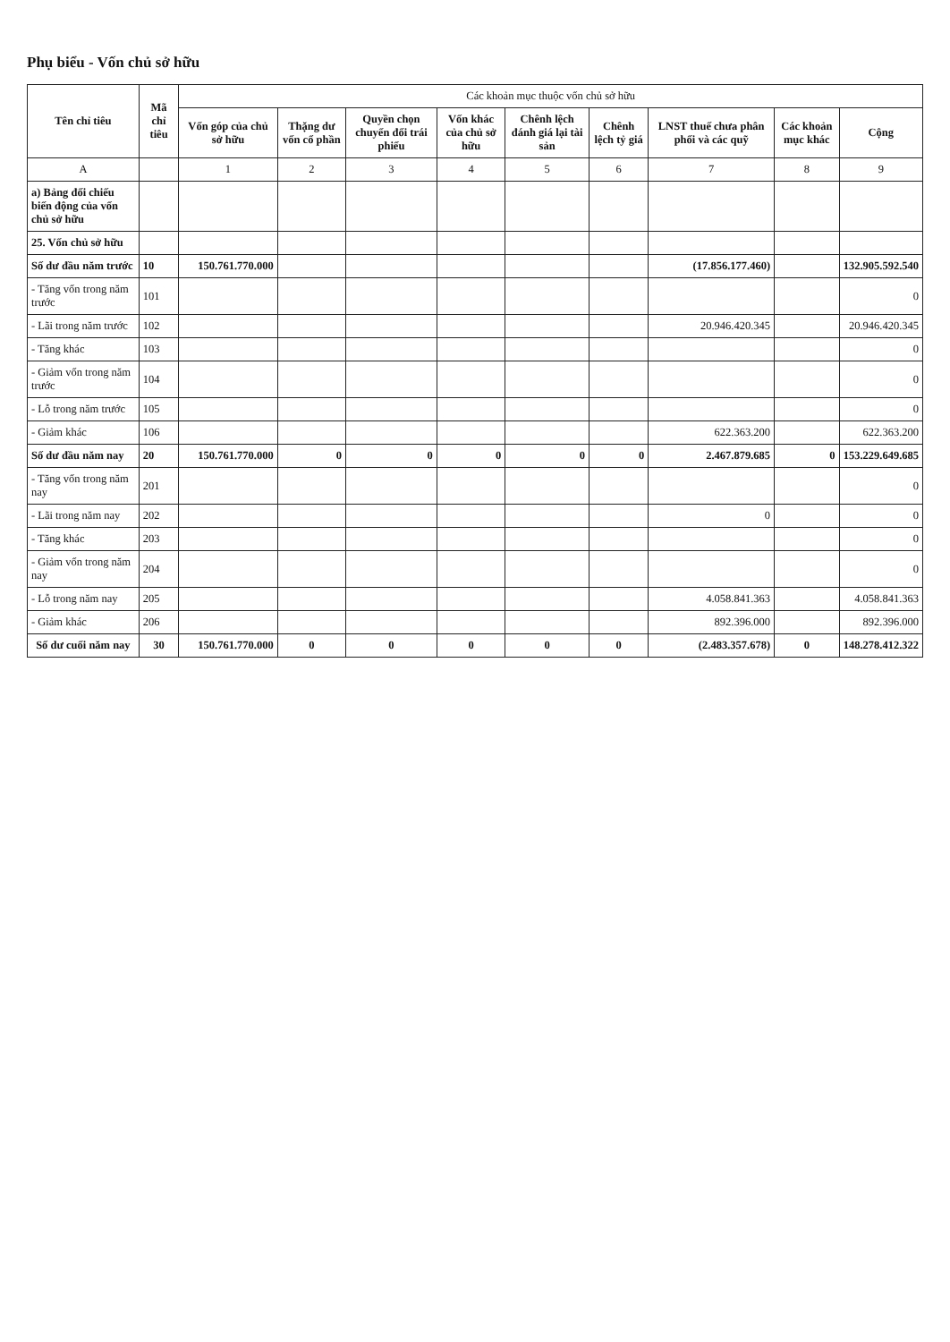Phụ biểu - Vốn chủ sở hữu
| Tên chỉ tiêu | Mã chỉ tiêu | Các khoản mục thuộc vốn chủ sở hữu | | | | | | | | |
| --- | --- | --- | --- | --- | --- | --- | --- | --- | --- | --- |
| | | Vốn góp của chủ sở hữu | Thặng dư vốn cổ phần | Quyền chọn chuyển đổi trái phiếu | Vốn khác của chủ sở hữu | Chênh lệch đánh giá lại tài sản | Chênh lệch tỷ giá | LNST thuế chưa phân phối và các quỹ | Các khoản mục khác | Cộng |
| A | | 1 | 2 | 3 | 4 | 5 | 6 | 7 | 8 | 9 |
| a) Bảng đối chiếu biến động của vốn chủ sở hữu | | | | | | | | | | |
| 25. Vốn chủ sở hữu | | | | | | | | | | |
| Số dư đầu năm trước | 10 | 150.761.770.000 | | | | | | (17.856.177.460) | | 132.905.592.540 |
| - Tăng vốn trong năm trước | 101 | | | | | | | | | 0 |
| - Lãi trong năm trước | 102 | | | | | | | 20.946.420.345 | | 20.946.420.345 |
| - Tăng khác | 103 | | | | | | | | | 0 |
| - Giảm vốn trong năm trước | 104 | | | | | | | | | 0 |
| - Lỗ trong năm trước | 105 | | | | | | | | | 0 |
| - Giảm khác | 106 | | | | | | | 622.363.200 | | 622.363.200 |
| Số dư đầu năm nay | 20 | 150.761.770.000 | 0 | 0 | 0 | 0 | 0 | 2.467.879.685 | 0 | 153.229.649.685 |
| - Tăng vốn trong năm nay | 201 | | | | | | | | | 0 |
| - Lãi trong năm nay | 202 | | | | | | | 0 | | 0 |
| - Tăng khác | 203 | | | | | | | | | 0 |
| - Giảm vốn trong năm nay | 204 | | | | | | | | | 0 |
| - Lỗ trong năm nay | 205 | | | | | | | 4.058.841.363 | | 4.058.841.363 |
| - Giảm khác | 206 | | | | | | | 892.396.000 | | 892.396.000 |
| Số dư cuối năm nay | 30 | 150.761.770.000 | 0 | 0 | 0 | 0 | 0 | (2.483.357.678) | 0 | 148.278.412.322 |